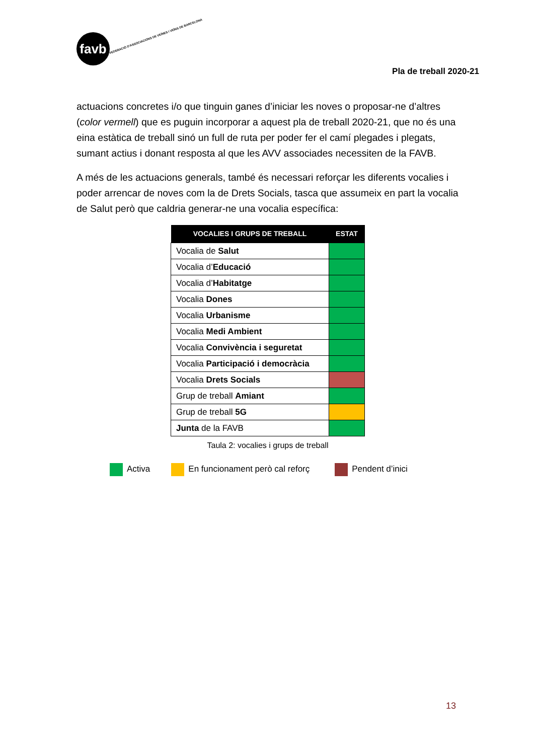favb
FEDERACIÓ D'ASSOCIACIONS DE VEÏNES I VEÏNS DE BARCELONA
Pla de treball 2020-21
actuacions concretes i/o que tinguin ganes d’iniciar les noves o proposar-ne d’altres (color vermell) que es puguin incorporar a aquest pla de treball 2020-21, que no és una eina estàtica de treball sinó un full de ruta per poder fer el camí plegades i plegats, sumant actius i donant resposta al que les AVV associades necessiten de la FAVB.
A més de les actuacions generals, també és necessari reforçar les diferents vocalies i poder arrencar de noves com la de Drets Socials, tasca que assumeix en part la vocalia de Salut però que caldria generar-ne una vocalia específica:
| VOCALIES I GRUPS DE TREBALL | ESTAT |
| --- | --- |
| Vocalia de Salut | |
| Vocalia d’ Educació | |
| Vocalia d’ Habitatge | |
| Vocalia Dones | |
| Vocalia Urbanisme | |
| Vocalia Medi Ambient | |
| Vocalia Convivència i seguretat | |
| Vocalia Participació i democràcia | |
| Vocalia Drets Socials | |
| Grup de treball Amiant | |
| Grup de treball 5G | |
| Junta de la FAVB | |
Taula 2: vocalies i grups de treball
Activa En funcionament però cal reforç Pendent d’inici
13